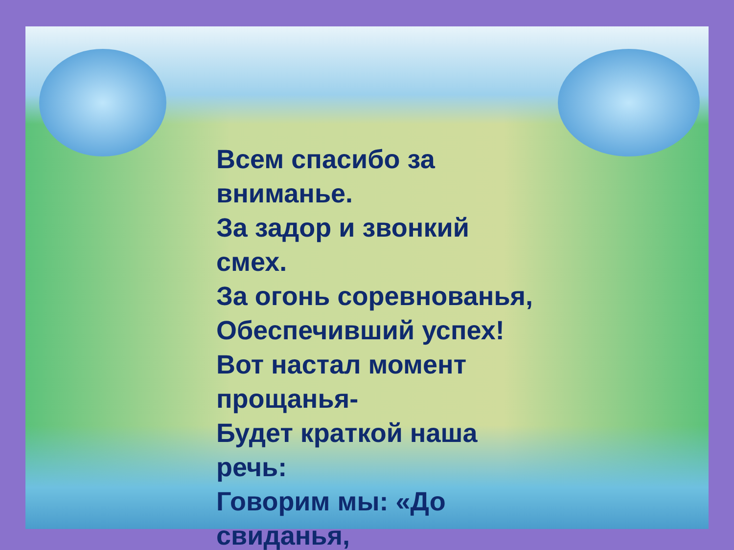Всем спасибо за
вниманье.
За задор и звонкий
смех.
За огонь соревнованья,
Обеспечивший успех!
Вот настал момент
прощанья-
Будет краткой наша
речь:
Говорим мы: «До
свиданья,